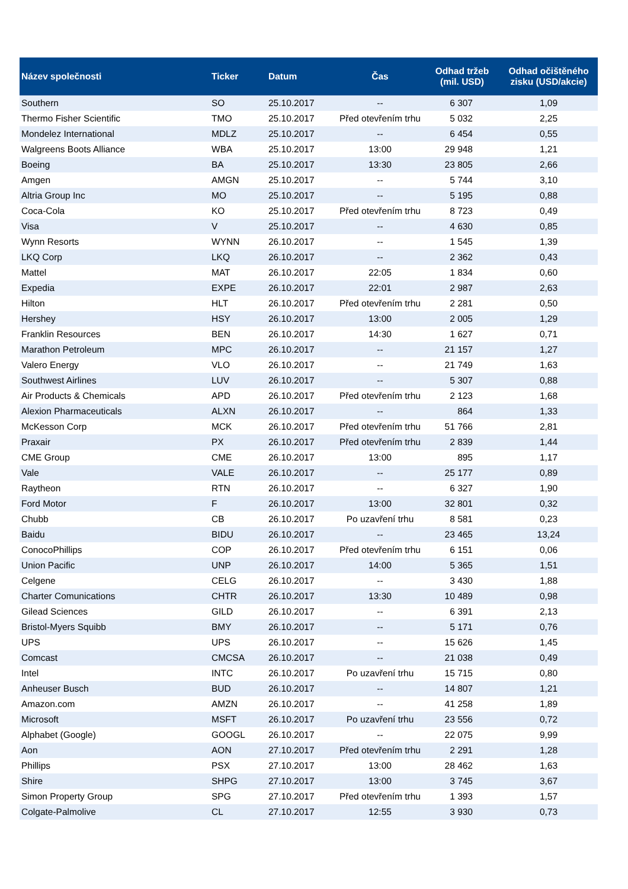| Název společnosti | Ticker | Datum | Čas | Odhad tržeb (mil. USD) | Odhad očištěného zisku (USD/akcie) |
| --- | --- | --- | --- | --- | --- |
| Southern | SO | 25.10.2017 | -- | 6 307 | 1,09 |
| Thermo Fisher Scientific | TMO | 25.10.2017 | Před otevřením trhu | 5 032 | 2,25 |
| Mondelez International | MDLZ | 25.10.2017 | -- | 6 454 | 0,55 |
| Walgreens Boots Alliance | WBA | 25.10.2017 | 13:00 | 29 948 | 1,21 |
| Boeing | BA | 25.10.2017 | 13:30 | 23 805 | 2,66 |
| Amgen | AMGN | 25.10.2017 | -- | 5 744 | 3,10 |
| Altria Group Inc | MO | 25.10.2017 | -- | 5 195 | 0,88 |
| Coca-Cola | KO | 25.10.2017 | Před otevřením trhu | 8 723 | 0,49 |
| Visa | V | 25.10.2017 | -- | 4 630 | 0,85 |
| Wynn Resorts | WYNN | 26.10.2017 | -- | 1 545 | 1,39 |
| LKQ Corp | LKQ | 26.10.2017 | -- | 2 362 | 0,43 |
| Mattel | MAT | 26.10.2017 | 22:05 | 1 834 | 0,60 |
| Expedia | EXPE | 26.10.2017 | 22:01 | 2 987 | 2,63 |
| Hilton | HLT | 26.10.2017 | Před otevřením trhu | 2 281 | 0,50 |
| Hershey | HSY | 26.10.2017 | 13:00 | 2 005 | 1,29 |
| Franklin Resources | BEN | 26.10.2017 | 14:30 | 1 627 | 0,71 |
| Marathon Petroleum | MPC | 26.10.2017 | -- | 21 157 | 1,27 |
| Valero Energy | VLO | 26.10.2017 | -- | 21 749 | 1,63 |
| Southwest Airlines | LUV | 26.10.2017 | -- | 5 307 | 0,88 |
| Air Products & Chemicals | APD | 26.10.2017 | Před otevřením trhu | 2 123 | 1,68 |
| Alexion Pharmaceuticals | ALXN | 26.10.2017 | -- | 864 | 1,33 |
| McKesson Corp | MCK | 26.10.2017 | Před otevřením trhu | 51 766 | 2,81 |
| Praxair | PX | 26.10.2017 | Před otevřením trhu | 2 839 | 1,44 |
| CME Group | CME | 26.10.2017 | 13:00 | 895 | 1,17 |
| Vale | VALE | 26.10.2017 | -- | 25 177 | 0,89 |
| Raytheon | RTN | 26.10.2017 | -- | 6 327 | 1,90 |
| Ford Motor | F | 26.10.2017 | 13:00 | 32 801 | 0,32 |
| Chubb | CB | 26.10.2017 | Po uzavření trhu | 8 581 | 0,23 |
| Baidu | BIDU | 26.10.2017 | -- | 23 465 | 13,24 |
| ConocoPhillips | COP | 26.10.2017 | Před otevřením trhu | 6 151 | 0,06 |
| Union Pacific | UNP | 26.10.2017 | 14:00 | 5 365 | 1,51 |
| Celgene | CELG | 26.10.2017 | -- | 3 430 | 1,88 |
| Charter Comunications | CHTR | 26.10.2017 | 13:30 | 10 489 | 0,98 |
| Gilead Sciences | GILD | 26.10.2017 | -- | 6 391 | 2,13 |
| Bristol-Myers Squibb | BMY | 26.10.2017 | -- | 5 171 | 0,76 |
| UPS | UPS | 26.10.2017 | -- | 15 626 | 1,45 |
| Comcast | CMCSA | 26.10.2017 | -- | 21 038 | 0,49 |
| Intel | INTC | 26.10.2017 | Po uzavření trhu | 15 715 | 0,80 |
| Anheuser Busch | BUD | 26.10.2017 | -- | 14 807 | 1,21 |
| Amazon.com | AMZN | 26.10.2017 | -- | 41 258 | 1,89 |
| Microsoft | MSFT | 26.10.2017 | Po uzavření trhu | 23 556 | 0,72 |
| Alphabet (Google) | GOOGL | 26.10.2017 | -- | 22 075 | 9,99 |
| Aon | AON | 27.10.2017 | Před otevřením trhu | 2 291 | 1,28 |
| Phillips | PSX | 27.10.2017 | 13:00 | 28 462 | 1,63 |
| Shire | SHPG | 27.10.2017 | 13:00 | 3 745 | 3,67 |
| Simon Property Group | SPG | 27.10.2017 | Před otevřením trhu | 1 393 | 1,57 |
| Colgate-Palmolive | CL | 27.10.2017 | 12:55 | 3 930 | 0,73 |